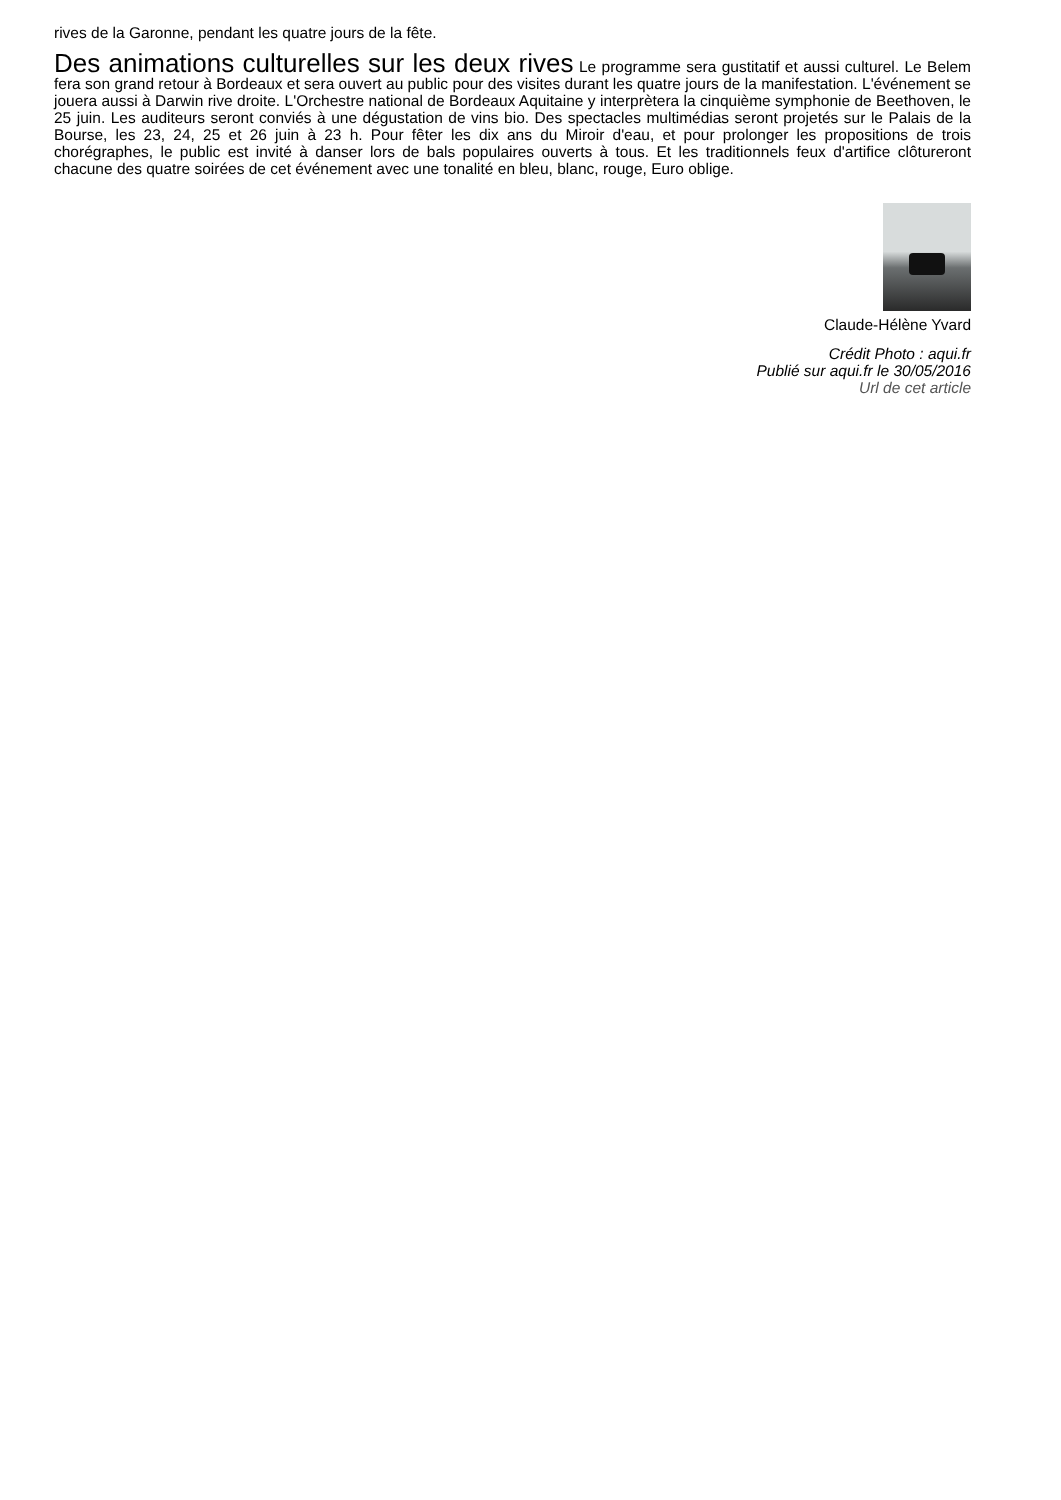rives de la Garonne, pendant les quatre jours de la fête.
Des animations culturelles sur les deux rives Le programme sera gustitatif et aussi culturel. Le Belem fera son grand retour à Bordeaux et sera ouvert au public pour des visites durant les quatre jours de la manifestation. L'événement se jouera aussi à Darwin rive droite. L'Orchestre national de Bordeaux Aquitaine y interprètera la cinquième symphonie de Beethoven, le 25 juin. Les auditeurs seront conviés à une dégustation de vins bio. Des spectacles multimédias seront projetés sur le Palais de la Bourse, les 23, 24, 25 et 26 juin à 23 h. Pour fêter les dix ans du Miroir d'eau, et pour prolonger les propositions de trois chorégraphes, le public est invité à danser lors de bals populaires ouverts à tous. Et les traditionnels feux d'artifice clôtureront chacune des quatre soirées de cet événement avec une tonalité en bleu, blanc, rouge, Euro oblige.
Claude-Hélène Yvard
Crédit Photo : aqui.fr
Publié sur aqui.fr le 30/05/2016
Url de cet article